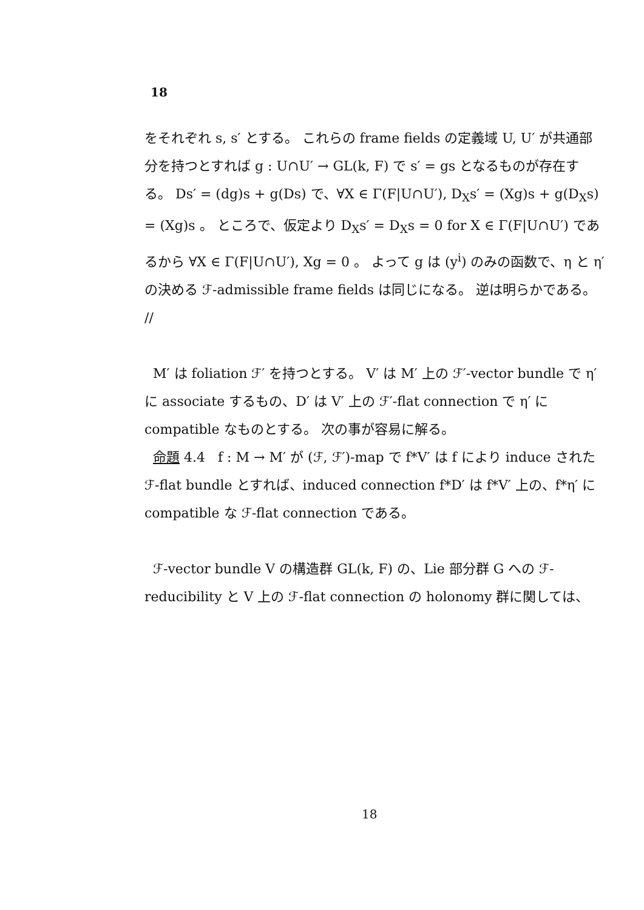18
をそれぞれ s, s′ とする。 これらの frame fields の定義域 U, U′ が共通部分を持つとすれば g : U∩U′ → GL(k, F) で s′ = gs となるものが存在する。 Ds′ = (dg)s + g(Ds) で、∀X ∈ Γ(F|U∩U′), D<sub>X</sub>s′ = (Xg)s + g(D<sub>X</sub>s) = (Xg)s 。 ところで、仮定より D<sub>X</sub>s′ = D<sub>X</sub>s = 0 for X ∈ Γ(F|U∩U′) であるから ∀X ∈ Γ(F|U∩U′), Xg = 0 。 よって g は (y<sup>i</sup>) のみの函数で、η と η′ の決める ℱ-admissible frame fields は同じになる。 逆は明らかである。 //
M′ は foliation ℱ′ を持つとする。 V′ は M′ 上の ℱ′-vector bundle で η′ に associate するもの、D′ は V′ 上の ℱ′-flat connection で η′ に compatible なものとする。 次の事が容易に解る。
命題 4.4 f : M → M′ が (ℱ, ℱ′)-map で f*V′ は f により induce された ℱ-flat bundle とすれば、induced connection f*D′ は f*V′ 上の、f*η′ に compatible な ℱ-flat connection である。
ℱ-vector bundle V の構造群 GL(k, F) の、Lie 部分群 G への ℱ-reducibility と V 上の ℱ-flat connection の holonomy 群に関しては、
18